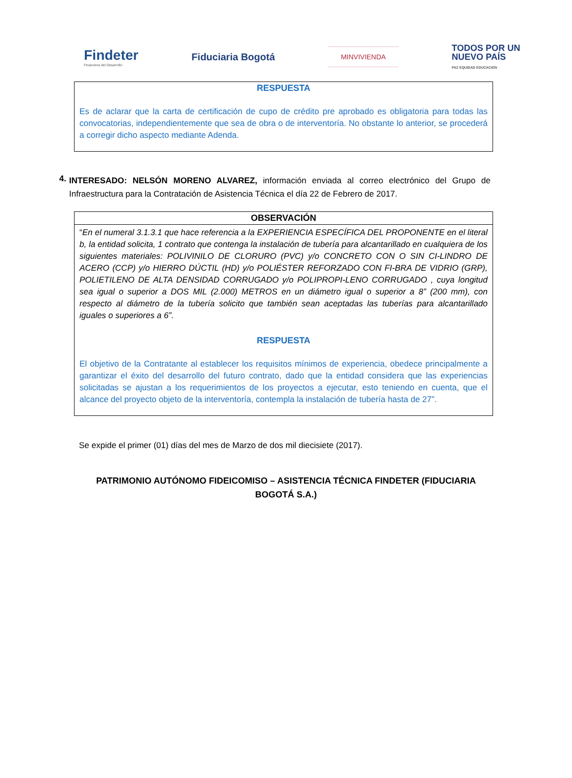Findeter
Financiera del Desarrollo
Fiduciaria Bogotá
MINVIVIENDA
TODOS POR UN
NUEVO PAÍS
PAZ EQUIDAD EDUCACION
RESPUESTA
Es de aclarar que la carta de certificación de cupo de crédito pre aprobado es obligatoria para todas las convocatorias, independientemente que sea de obra o de interventoría. No obstante lo anterior, se procederá a corregir dicho aspecto mediante Adenda.
4.
INTERESADO: NELSÓN MORENO ALVAREZ, información enviada al correo electrónico del Grupo de Infraestructura para la Contratación de Asistencia Técnica el día 22 de Febrero de 2017.
| OBSERVACIÓN |
| --- |
| “ En el numeral 3.1.3.1 que hace referencia a la EXPERIENCIA ESPECÍFICA DEL PROPONENTE en el literal b, la entidad solicita, 1 contrato que contenga la instalación de tubería para alcantarillado en cualquiera de los siguientes materiales: POLIVINILO DE CLORURO (PVC) y/o CONCRETO CON O SIN CI-LINDRO DE ACERO (CCP) y/o HIERRO DÚCTIL (HD) y/o POLIÉSTER REFORZADO CON FI-BRA DE VIDRIO (GRP), POLIETILENO DE ALTA DENSIDAD CORRUGADO y/o POLIPROPI-LENO CORRUGADO , cuya longitud sea igual o superior a DOS MIL (2.000) METROS en un diámetro igual o superior a 8” (200 mm), con respecto al diámetro de la tubería solicito que también sean aceptadas las tuberías para alcantarillado iguales o superiores a 6”. RESPUESTA El objetivo de la Contratante al establecer los requisitos mínimos de experiencia, obedece principalmente a garantizar el éxito del desarrollo del futuro contrato, dado que la entidad considera que las experiencias solicitadas se ajustan a los requerimientos de los proyectos a ejecutar, esto teniendo en cuenta, que el alcance del proyecto objeto de la interventoría, contempla la instalación de tubería hasta de 27”. |
Se expide el primer (01) días del mes de Marzo de dos mil diecisiete (2017).
PATRIMONIO AUTÓNOMO FIDEICOMISO – ASISTENCIA TÉCNICA FINDETER (FIDUCIARIA BOGOTÁ S.A.)